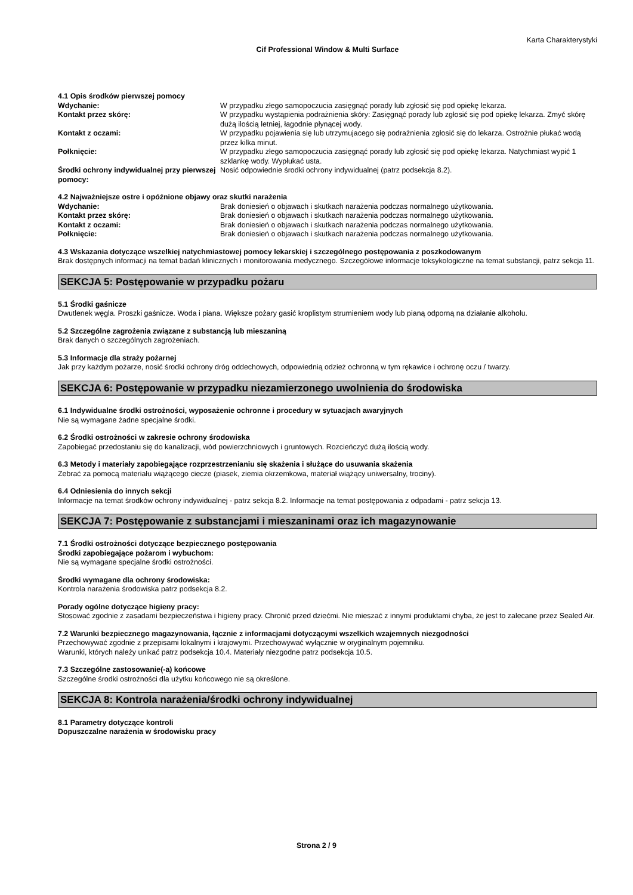Karta Charakterystyki
Cif Professional Window & Multi Surface
4.1 Opis środków pierwszej pomocy
Wdychanie: W przypadku złego samopoczucia zasięgnąć porady lub zgłosić się pod opiekę lekarza.
Kontakt przez skórę: W przypadku wystąpienia podrażnienia skóry: Zasięgnąć porady lub zgłosić się pod opiekę lekarza. Zmyć skórę dużą ilością letniej, łagodnie płynącej wody.
Kontakt z oczami: W przypadku pojawienia się lub utrzymujacego się podrażnienia zgłosić się do lekarza. Ostrożnie płukać wodą przez kilka minut.
Połknięcie: W przypadku złego samopoczucia zasięgnąć porady lub zgłosić się pod opiekę lekarza. Natychmiast wypić 1 szklankę wody. Wypłukać usta.
Środki ochrony indywidualnej przy pierwszej pomocy:
Nosić odpowiednie środki ochrony indywidualnej (patrz podsekcja 8.2).
4.2 Najważniejsze ostre i opóźnione objawy oraz skutki narażenia
Wdychanie: Brak doniesień o objawach i skutkach narażenia podczas normalnego użytkowania.
Kontakt przez skórę: Brak doniesień o objawach i skutkach narażenia podczas normalnego użytkowania.
Kontakt z oczami: Brak doniesień o objawach i skutkach narażenia podczas normalnego użytkowania.
Połknięcie: Brak doniesień o objawach i skutkach narażenia podczas normalnego użytkowania.
4.3 Wskazania dotyczące wszelkiej natychmiastowej pomocy lekarskiej i szczególnego postępowania z poszkodowanym
Brak dostępnych informacji na temat badań klinicznych i monitorowania medycznego. Szczegółowe informacje toksykologiczne na temat substancji, patrz sekcja 11.
SEKCJA 5: Postępowanie w przypadku pożaru
5.1 Środki gaśnicze
Dwutlenek węgla. Proszki gaśnicze. Woda i piana. Większe pożary gasić kroplistym strumieniem wody lub pianą odporną na działanie alkoholu.
5.2 Szczególne zagrożenia związane z substancją lub mieszaniną
Brak danych o szczególnych zagrożeniach.
5.3 Informacje dla straży pożarnej
Jak przy każdym pożarze, nosić środki ochrony dróg oddechowych, odpowiednią odzież ochronną w tym rękawice i ochronę oczu / twarzy.
SEKCJA 6: Postępowanie w przypadku niezamierzonego uwolnienia do środowiska
6.1 Indywidualne środki ostrożności, wyposażenie ochronne i procedury w sytuacjach awaryjnych
Nie są wymagane żadne specjalne środki.
6.2 Środki ostrożności w zakresie ochrony środowiska
Zapobiegać przedostaniu się do kanalizacji, wód powierzchniowych i gruntowych. Rozcieńczyć dużą ilością wody.
6.3 Metody i materiały zapobiegające rozprzestrzenianiu się skażenia i służące do usuwania skażenia
Zebrać za pomocą materiału wiążącego ciecze (piasek, ziemia okrzemkowa, materiał wiążący uniwersalny, trociny).
6.4 Odniesienia do innych sekcji
Informacje na temat środków ochrony indywidualnej - patrz sekcja 8.2. Informacje na temat postępowania z odpadami - patrz sekcja 13.
SEKCJA 7: Postępowanie z substancjami i mieszaninami oraz ich magazynowanie
7.1 Środki ostrożności dotyczące bezpiecznego postępowania
Środki zapobiegające pożarom i wybuchom:
Nie są wymagane specjalne środki ostrożności.
Środki wymagane dla ochrony środowiska:
Kontrola narażenia środowiska patrz podsekcja 8.2.
Porady ogólne dotyczące higieny pracy:
Stosować zgodnie z zasadami bezpieczeństwa i higieny pracy. Chronić przed dziećmi. Nie mieszać z innymi produktami chyba, że jest to zalecane przez Sealed Air.
7.2 Warunki bezpiecznego magazynowania, łącznie z informacjami dotyczącymi wszelkich wzajemnych niezgodności
Przechowywać zgodnie z przepisami lokalnymi i krajowymi. Przechowywać wyłącznie w oryginalnym pojemniku.
Warunki, których należy unikać patrz podsekcja 10.4. Materiały niezgodne patrz podsekcja 10.5.
7.3 Szczególne zastosowanie(-a) końcowe
Szczególne środki ostrożności dla użytku końcowego nie są określone.
SEKCJA 8: Kontrola narażenia/środki ochrony indywidualnej
8.1 Parametry dotyczące kontroli
Dopuszczalne narażenia w środowisku pracy
Strona 2 / 9